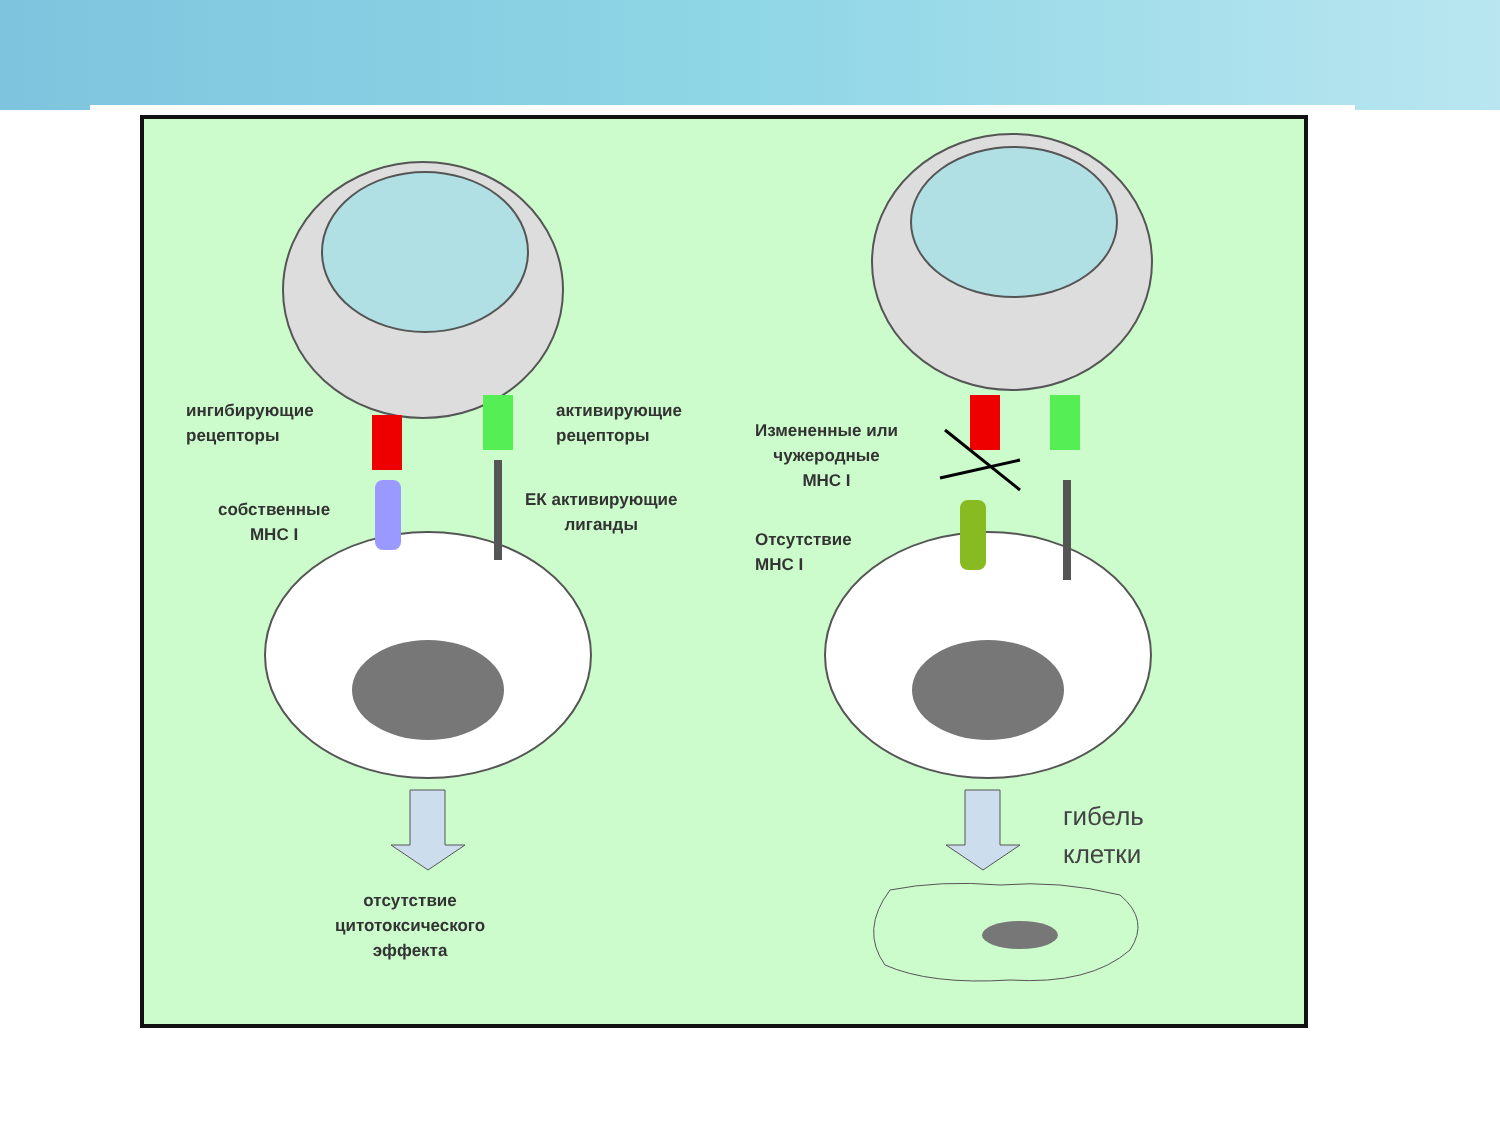ингибирующие
рецепторы
активирующие
рецепторы
собственные
MHC I
ЕК активирующие
лиганды
Измененные или
чужеродные
MHC I
Отсутствие
MHC I
отсутствие
цитотоксического
эффекта
гибель
клетки